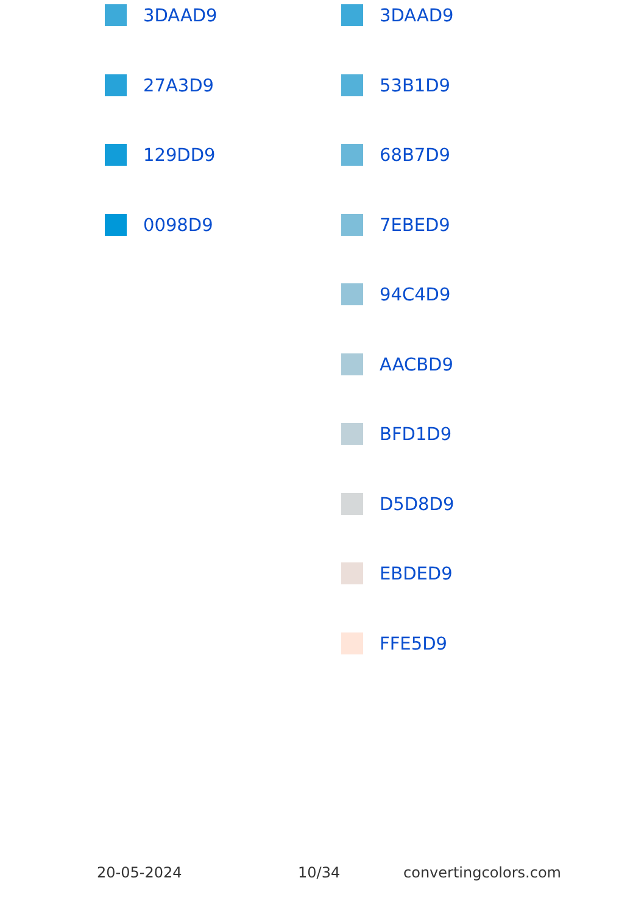3DAAD9
27A3D9
129DD9
0098D9
3DAAD9
53B1D9
68B7D9
7EBED9
94C4D9
AACBD9
BFD1D9
D5D8D9
EBDED9
FFE5D9
20-05-2024 10/34 convertingcolors.com